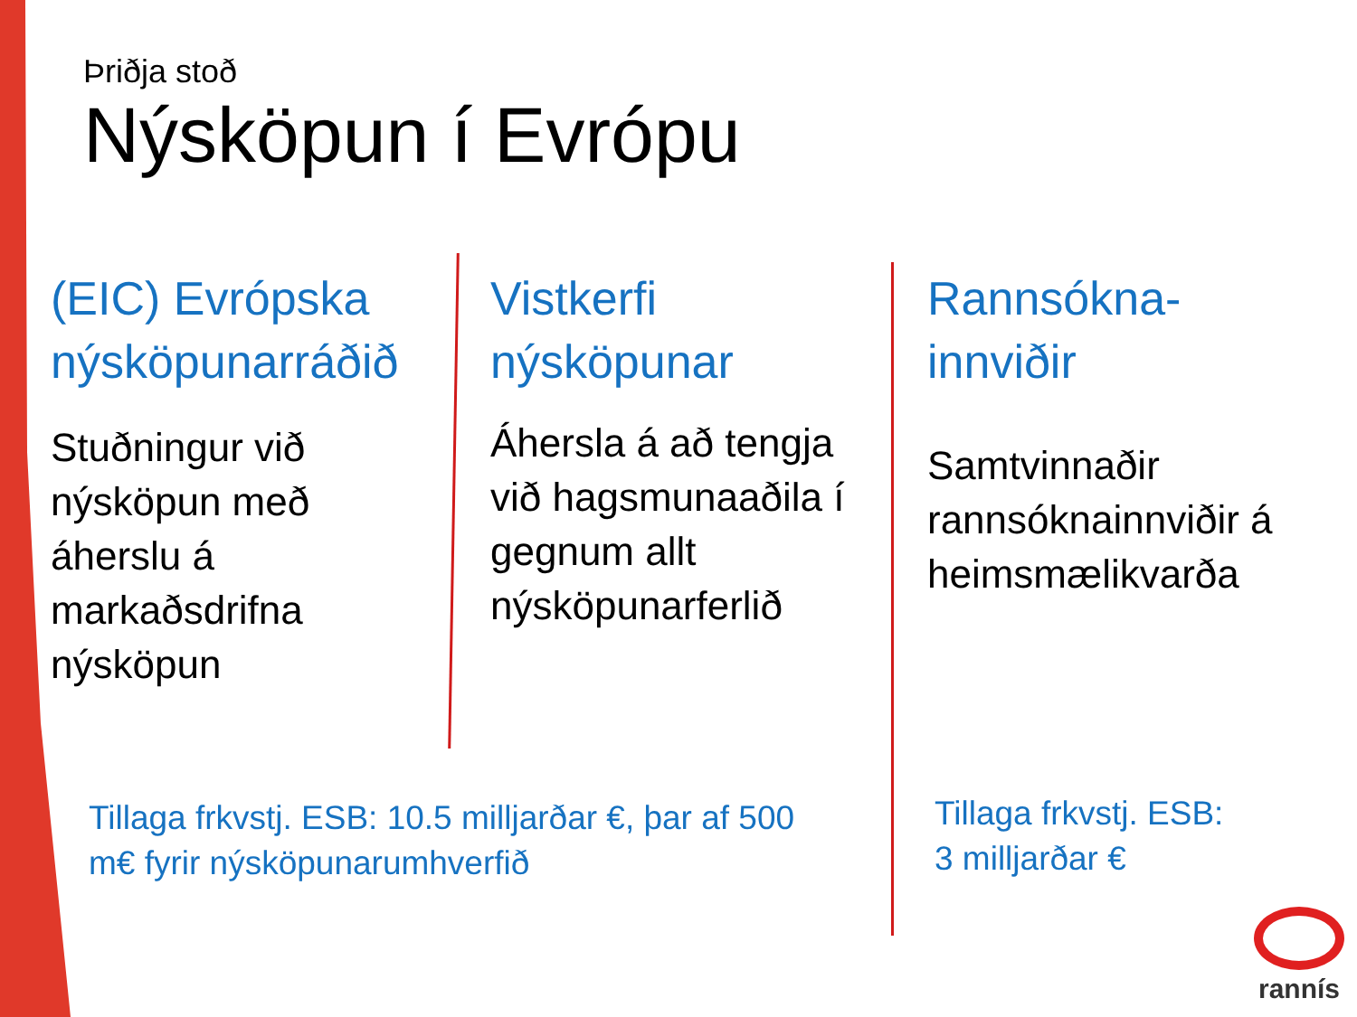Þriðja stoð
Nýsköpun í Evrópu
(EIC) Evrópska nýsköpunarráðið
Stuðningur við nýsköpun með áherslu á markaðsdrifna nýsköpun
Vistkerfi nýsköpunar
Áhersla á að tengja við hagsmunaaðila í gegnum allt nýsköpunarferlið
Rannsókna-innviðir
Samtvinnaðir rannsóknainnviðir á heimsmælikvarða
Tillaga frkvstj. ESB: 10.5 milljarðar €, þar af 500 m€ fyrir nýsköpunarumhverfið
Tillaga frkvstj. ESB:
3 milljarðar €
rannís